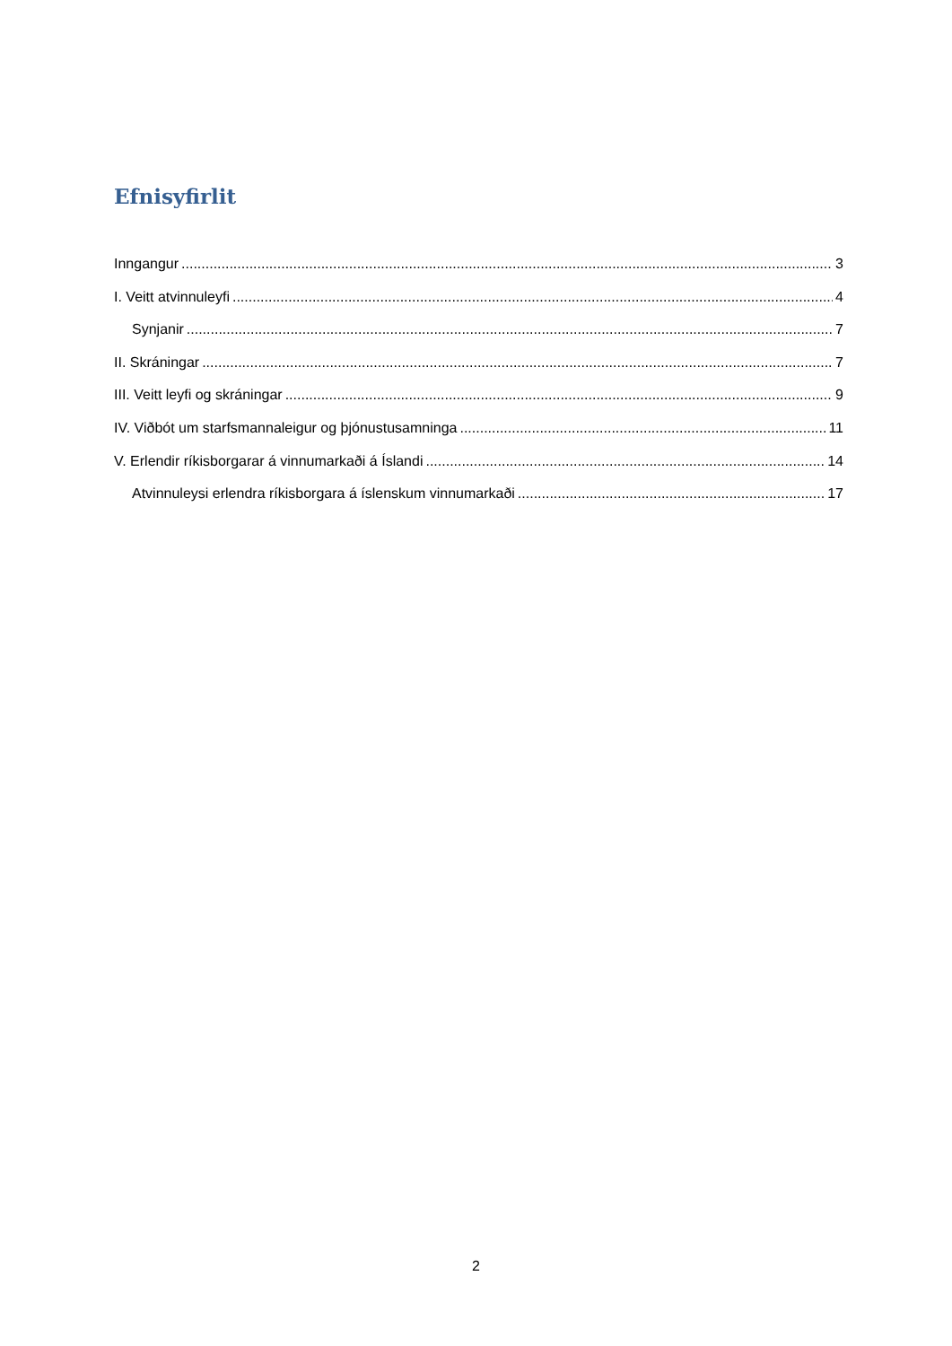Efnisyfirlit
Inngangur 3
I. Veitt atvinnuleyfi 4
Synjanir 7
II. Skráningar 7
III. Veitt leyfi og skráningar 9
IV. Viðbót um starfsmannaleigur og þjónustusamninga 11
V. Erlendir ríkisborgarar á vinnumarkaði á Íslandi 14
Atvinnuleysi erlendra ríkisborgara á íslenskum vinnumarkaði 17
2